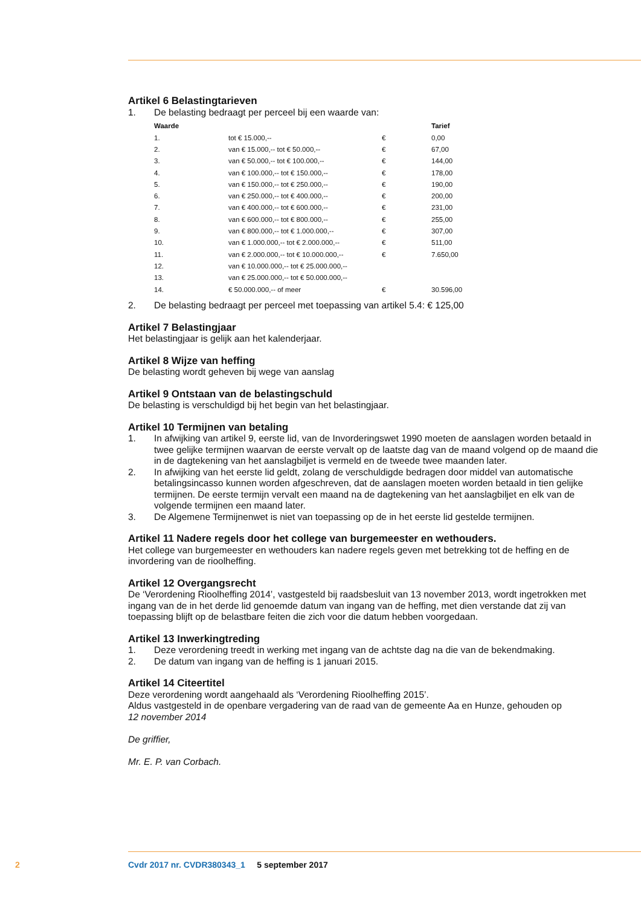Artikel 6 Belastingtarieven
1. De belasting bedraagt per perceel bij een waarde van:
| Waarde | | | Tarief |
| --- | --- | --- | --- |
| 1. | tot € 15.000,-- | € | 0,00 |
| 2. | van € 15.000,-- tot € 50.000,-- | € | 67,00 |
| 3. | van € 50.000,-- tot € 100.000,-- | € | 144,00 |
| 4. | van € 100.000,-- tot € 150.000,-- | € | 178,00 |
| 5. | van € 150.000,-- tot € 250.000,-- | € | 190,00 |
| 6. | van € 250.000,-- tot € 400.000,-- | € | 200,00 |
| 7. | van € 400.000,-- tot € 600.000,-- | € | 231,00 |
| 8. | van € 600.000,-- tot € 800.000,-- | € | 255,00 |
| 9. | van € 800.000,-- tot € 1.000.000,-- | € | 307,00 |
| 10. | van € 1.000.000,-- tot € 2.000.000,-- | € | 511,00 |
| 11. | van € 2.000.000,-- tot € 10.000.000,-- | € | 7.650,00 |
| 12. | van € 10.000.000,-- tot € 25.000.000,-- | | |
| 13. | van € 25.000.000,-- tot € 50.000.000,-- | | |
| 14. | € 50.000.000,-- of meer | € | 30.596,00 |
2. De belasting bedraagt per perceel met toepassing van artikel 5.4: € 125,00
Artikel 7 Belastingjaar
Het belastingjaar is gelijk aan het kalenderjaar.
Artikel 8 Wijze van heffing
De belasting wordt geheven bij wege van aanslag
Artikel 9 Ontstaan van de belastingschuld
De belasting is verschuldigd bij het begin van het belastingjaar.
Artikel 10 Termijnen van betaling
1. In afwijking van artikel 9, eerste lid, van de Invorderingswet 1990 moeten de aanslagen worden betaald in twee gelijke termijnen waarvan de eerste vervalt op de laatste dag van de maand volgend op de maand die in de dagtekening van het aanslagbiljet is vermeld en de tweede twee maanden later.
2. In afwijking van het eerste lid geldt, zolang de verschuldigde bedragen door middel van automatische betalingsincasso kunnen worden afgeschreven, dat de aanslagen moeten worden betaald in tien gelijke termijnen. De eerste termijn vervalt een maand na de dagtekening van het aanslagbiljet en elk van de volgende termijnen een maand later.
3. De Algemene Termijnenwet is niet van toepassing op de in het eerste lid gestelde termijnen.
Artikel 11 Nadere regels door het college van burgemeester en wethouders.
Het college van burgemeester en wethouders kan nadere regels geven met betrekking tot de heffing en de invordering van de rioolheffing.
Artikel 12 Overgangsrecht
De ‘Verordening Rioolheffing 2014’, vastgesteld bij raadsbesluit van 13 november 2013, wordt ingetrokken met ingang van de in het derde lid genoemde datum van ingang van de heffing, met dien verstande dat zij van toepassing blijft op de belastbare feiten die zich voor die datum hebben voorgedaan.
Artikel 13 Inwerkingtreding
1. Deze verordening treedt in werking met ingang van de achtste dag na die van de bekendmaking.
2. De datum van ingang van de heffing is 1 januari 2015.
Artikel 14 Citeertitel
Deze verordening wordt aangehaald als ‘Verordening Rioolheffing 2015’.
Aldus vastgesteld in de openbare vergadering van de raad van de gemeente Aa en Hunze, gehouden op
12 november 2014
De griffier,
Mr. E. P. van Corbach.
2 Cvdr 2017 nr. CVDR380343_1 5 september 2017